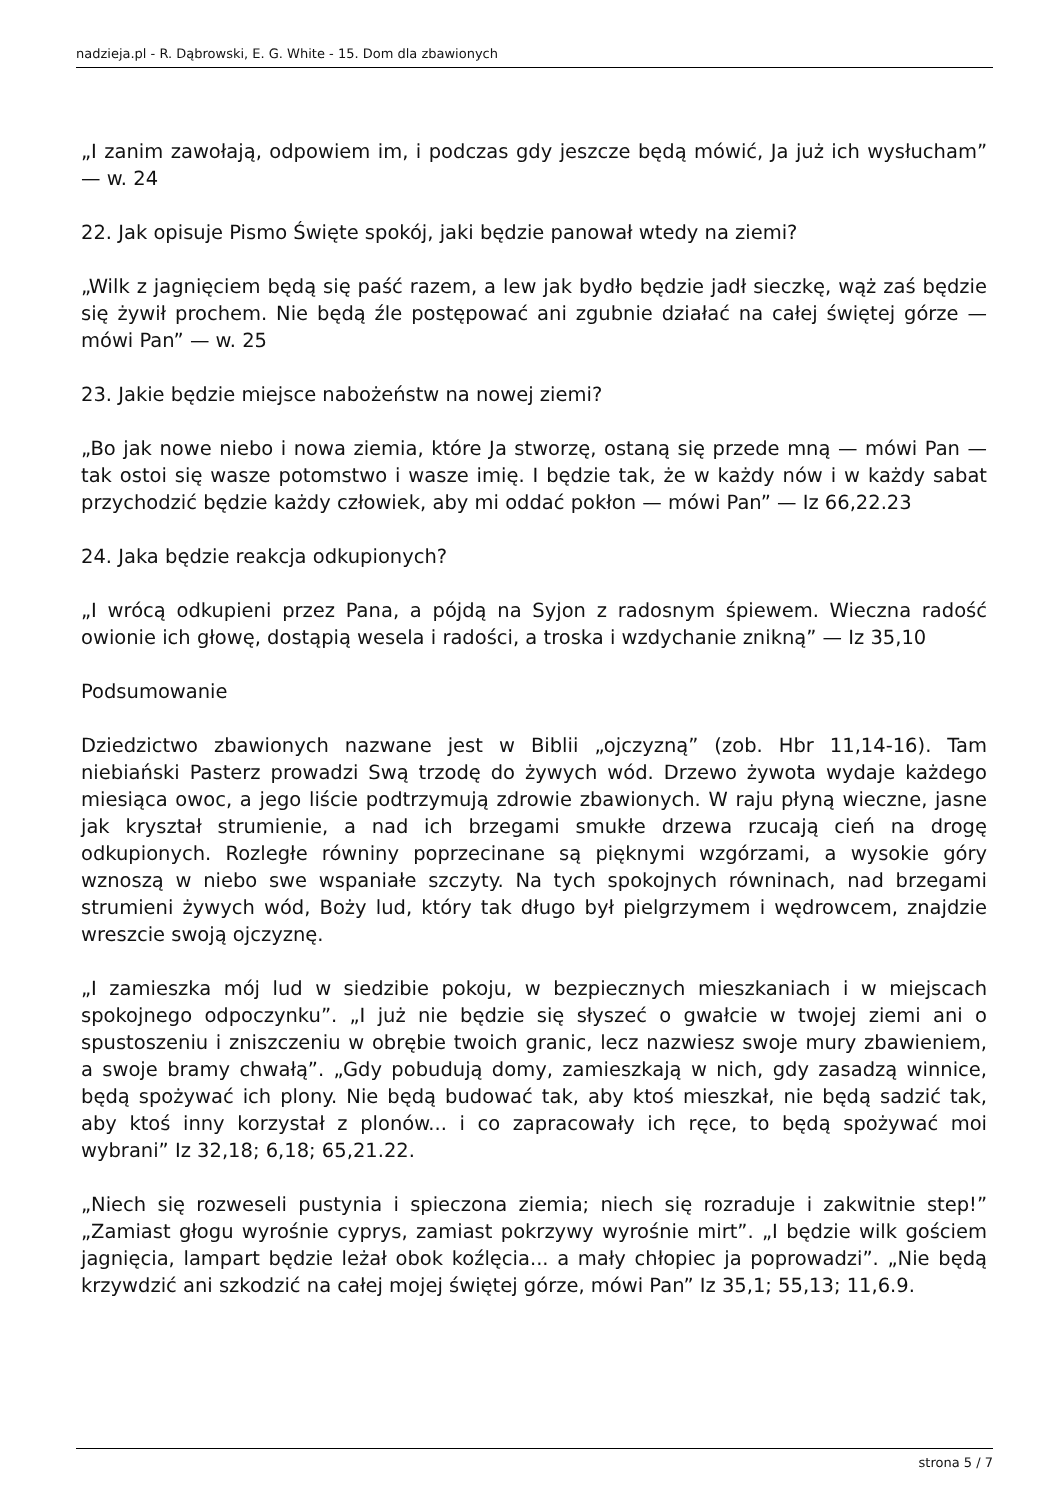nadzieja.pl - R. Dąbrowski, E. G. White - 15. Dom dla zbawionych
„I zanim zawołają, odpowiem im, i podczas gdy jeszcze będą mówić, Ja już ich wysłucham” — w. 24
22. Jak opisuje Pismo Święte spokój, jaki będzie panował wtedy na ziemi?
„Wilk z jagnięciem będą się paść razem, a lew jak bydło będzie jadł sieczkę, wąż zaś będzie się żywił prochem. Nie będą źle postępować ani zgubnie działać na całej świętej górze — mówi Pan” — w. 25
23. Jakie będzie miejsce nabożeństw na nowej ziemi?
„Bo jak nowe niebo i nowa ziemia, które Ja stworzę, ostaną się przede mną — mówi Pan — tak ostoi się wasze potomstwo i wasze imię. I będzie tak, że w każdy nów i w każdy sabat przychodzić będzie każdy człowiek, aby mi oddać pokłon — mówi Pan” — Iz 66,22.23
24. Jaka będzie reakcja odkupionych?
„I wrócą odkupieni przez Pana, a pójdą na Syjon z radosnym śpiewem. Wieczna radość owionie ich głowę, dostąpią wesela i radości, a troska i wzdychanie znikną” — Iz 35,10
Podsumowanie
Dziedzictwo zbawionych nazwane jest w Biblii „ojczyzną” (zob. Hbr 11,14-16). Tam niebiański Pasterz prowadzi Swą trzodę do żywych wód. Drzewo żywota wydaje każdego miesiąca owoc, a jego liście podtrzymują zdrowie zbawionych. W raju płyną wieczne, jasne jak kryształ strumienie, a nad ich brzegami smukłe drzewa rzucają cień na drogę odkupionych. Rozległe równiny poprzecinane są pięknymi wzgórzami, a wysokie góry wznoszą w niebo swe wspaniałe szczyty. Na tych spokojnych równinach, nad brzegami strumieni żywych wód, Boży lud, który tak długo był pielgrzymem i wędrowcem, znajdzie wreszcie swoją ojczyznę.
„I zamieszka mój lud w siedzibie pokoju, w bezpiecznych mieszkaniach i w miejscach spokojnego odpoczynku”. „I już nie będzie się słyszeć o gwałcie w twojej ziemi ani o spustoszeniu i zniszczeniu w obrębie twoich granic, lecz nazwiesz swoje mury zbawieniem, a swoje bramy chwałą”. „Gdy pobudują domy, zamieszkają w nich, gdy zasadzą winnice, będą spożywać ich plony. Nie będą budować tak, aby ktoś mieszkał, nie będą sadzić tak, aby ktoś inny korzystał z plonów... i co zapracowały ich ręce, to będą spożywać moi wybrani” Iz 32,18; 6,18; 65,21.22.
„Niech się rozweseli pustynia i spieczona ziemia; niech się rozraduje i zakwitnie step!” „Zamiast głogu wyrośnie cyprys, zamiast pokrzywy wyrośnie mirt”. „I będzie wilk gościem jagnięcia, lampart będzie leżał obok koźlęcia... a mały chłopiec ja poprowadzi”. „Nie będą krzywdzić ani szkodzić na całej mojej świętej górze, mówi Pan” Iz 35,1; 55,13; 11,6.9.
strona 5 / 7